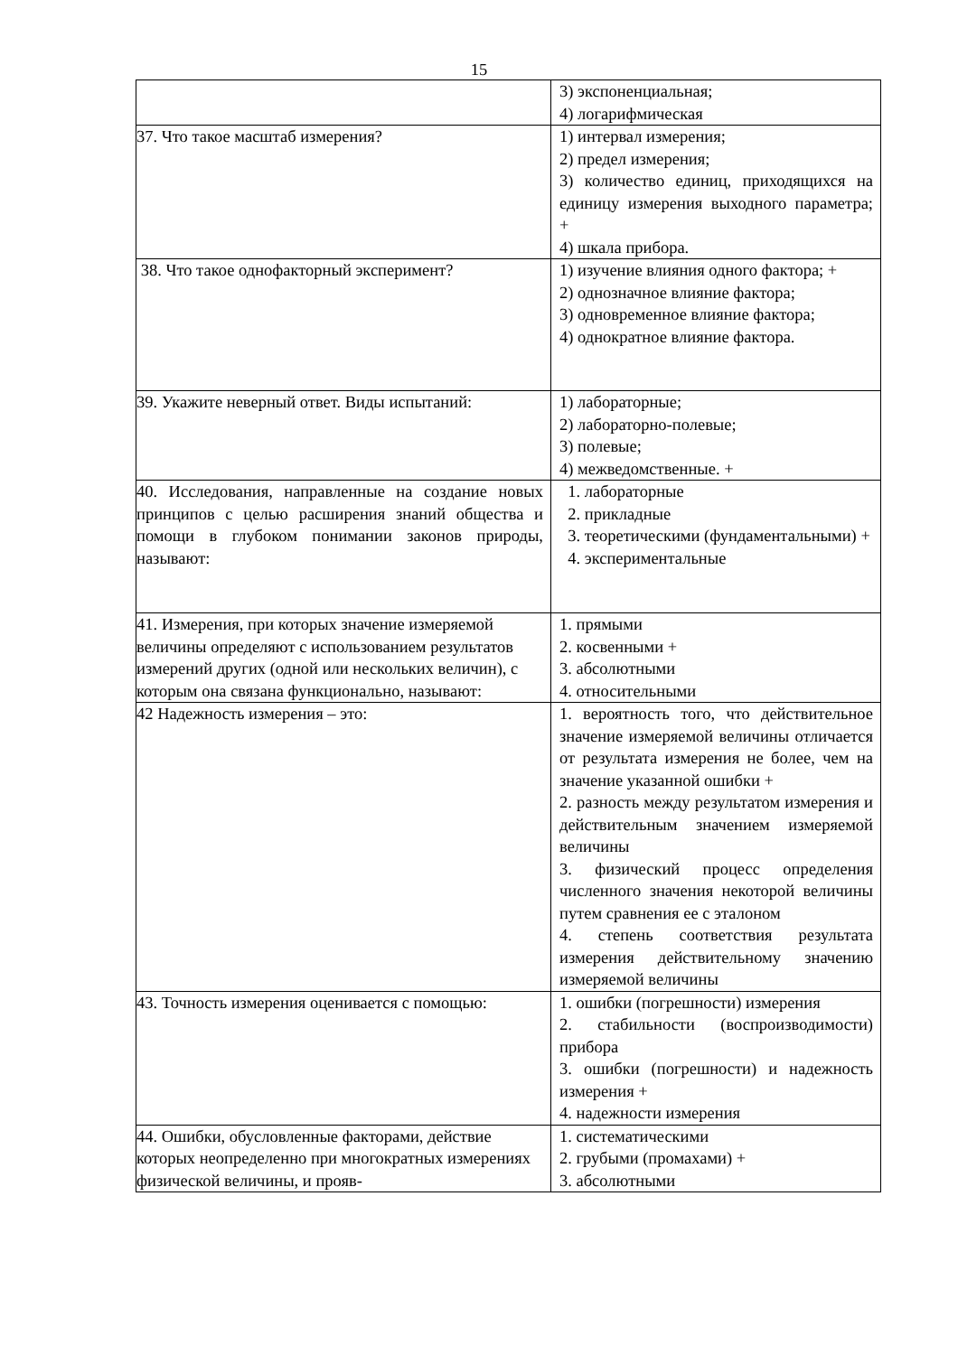15
| | 3) экспоненциальная; 4) логарифмическая |
| 37. Что такое масштаб измерения? | 1) интервал измерения; 2) предел измерения; 3) количество единиц, приходящихся на единицу измерения выходного параметра; + 4) шкала прибора. |
| 38. Что такое однофакторный эксперимент? | 1) изучение влияния одного фактора; + 2) однозначное влияние фактора; 3) одновременное влияние фактора; 4) однократное влияние фактора. |
| 39. Укажите неверный ответ. Виды испытаний: | 1) лабораторные; 2) лабораторно-полевые; 3) полевые; 4) межведомственные. + |
| 40. Исследования, направленные на создание новых принципов с целью расширения знаний общества и помощи в глубоком понимании законов природы, называют: | 1. лабораторные 2. прикладные 3. теоретическими (фундаментальными) + 4. экспериментальные |
| 41. Измерения, при которых значение измеряемой величины определяют с использованием результатов измерений других (одной или нескольких величин), с которым она связана функционально, называют: | 1. прямыми 2. косвенными + 3. абсолютными 4. относительными |
| 42 Надежность измерения – это: | 1. вероятность того, что действительное значение измеряемой величины отличается от результата измерения не более, чем на значение указанной ошибки + 2. разность между результатом измерения и действительным значением измеряемой величины 3. физический процесс определения численного значения некоторой величины путем сравнения ее с эталоном 4. степень соответствия результата измерения действительному значению измеряемой величины |
| 43. Точность измерения оценивается с помощью: | 1. ошибки (погрешности) измерения 2. стабильности (воспроизводимости) прибора 3. ошибки (погрешности) и надежность измерения + 4. надежности измерения |
| 44. Ошибки, обусловленные факторами, действие которых неопределенно при многократных измерениях физической величины, и прояв- | 1. систематическими 2. грубыми (промахами) + 3. абсолютными |